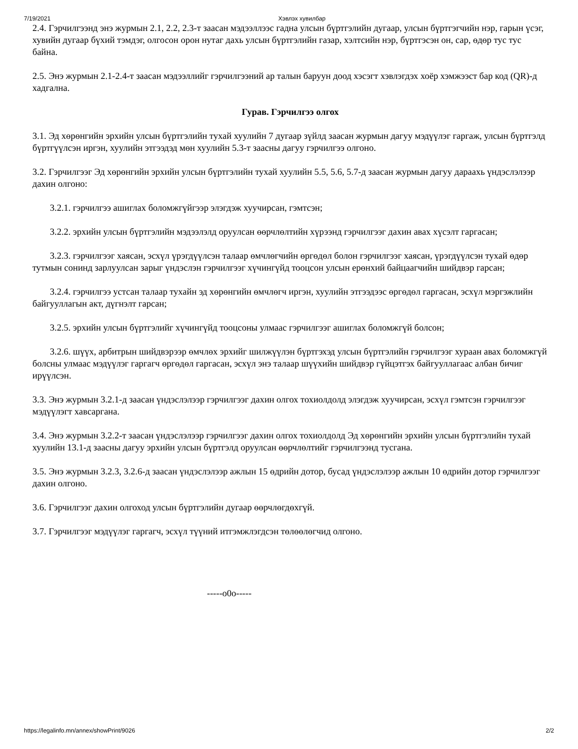7/19/2021 Хэвлэх хувилбар
2.4. Гэрчилгээнд энэ журмын 2.1, 2.2, 2.3-т заасан мэдээллээс гадна улсын бүртгэлийн дугаар, улсын бүртгэгчийн нэр, гарын үсэг, хувийн дугаар бүхий тэмдэг, олгосон орон нутаг дахь улсын бүртгэлийн газар, хэлтсийн нэр, бүртгэсэн он, сар, өдөр тус тус байна.
2.5. Энэ журмын 2.1-2.4-т заасан мэдээллийг гэрчилгээний ар талын баруун доод хэсэгт хэвлэгдэх хоёр хэмжээст бар код (QR)-д хадгална.
Гурав. Гэрчилгээ олгох
3.1. Эд хөрөнгийн эрхийн улсын бүртгэлийн тухай хуулийн 7 дугаар зүйлд заасан журмын дагуу мэдүүлэг гаргаж, улсын бүртгэлд бүртгүүлсэн иргэн, хуулийн этгээдэд мөн хуулийн 5.3-т заасны дагуу гэрчилгээ олгоно.
3.2. Гэрчилгээг Эд хөрөнгийн эрхийн улсын бүртгэлийн тухай хуулийн 5.5, 5.6, 5.7-д заасан журмын дагуу дараахь үндэслэлээр дахин олгоно:
3.2.1. гэрчилгээ ашиглах боломжгүйгээр элэгдэж хуучирсан, гэмтсэн;
3.2.2. эрхийн улсын бүртгэлийн мэдээлэлд оруулсан өөрчлөлтийн хүрээнд гэрчилгээг дахин авах хүсэлт гаргасан;
3.2.3. гэрчилгээг хаясан, эсхүл үрэгдүүлсэн талаар өмчлөгчийн өргөдөл болон гэрчилгээг хаясан, үрэгдүүлсэн тухай өдөр тутмын сонинд зарлуулсан зарыг үндэслэн гэрчилгээг хүчингүйд тооцсон улсын ерөнхий байцаагчийн шийдвэр гарсан;
3.2.4. гэрчилгээ устсан талаар тухайн эд хөрөнгийн өмчлөгч иргэн, хуулийн этгээдээс өргөдөл гаргасан, эсхүл мэргэжлийн байгууллагын акт, дүгнэлт гарсан;
3.2.5. эрхийн улсын бүртгэлийг хүчингүйд тооцсоны улмаас гэрчилгээг ашиглах боломжгүй болсон;
3.2.6. шүүх, арбитрын шийдвэрээр өмчлөх эрхийг шилжүүлэн бүртгэхэд улсын бүртгэлийн гэрчилгээг хураан авах боломжгүй болсны улмаас мэдүүлэг гаргагч өргөдөл гаргасан, эсхүл энэ талаар шүүхийн шийдвэр гүйцэтгэх байгууллагаас албан бичиг ирүүлсэн.
3.3. Энэ журмын 3.2.1-д заасан үндэслэлээр гэрчилгээг дахин олгох тохиолдолд элэгдэж хуучирсан, эсхүл гэмтсэн гэрчилгээг мэдүүлэгт хавсаргана.
3.4. Энэ журмын 3.2.2-т заасан үндэслэлээр гэрчилгээг дахин олгох тохиолдолд Эд хөрөнгийн эрхийн улсын бүртгэлийн тухай хуулийн 13.1-д заасны дагуу эрхийн улсын бүртгэлд оруулсан өөрчлөлтийг гэрчилгээнд тусгана.
3.5. Энэ журмын 3.2.3, 3.2.6-д заасан үндэслэлээр ажлын 15 өдрийн дотор, бусад үндэслэлээр ажлын 10 өдрийн дотор гэрчилгээг дахин олгоно.
3.6. Гэрчилгээг дахин олгоход улсын бүртгэлийн дугаар өөрчлөгдөхгүй.
3.7. Гэрчилгээг мэдүүлэг гаргагч, эсхүл түүний итгэмжлэгдсэн төлөөлөгчид олгоно.
-----o0o-----
https://legalinfo.mn/annex/showPrint/9026 2/2